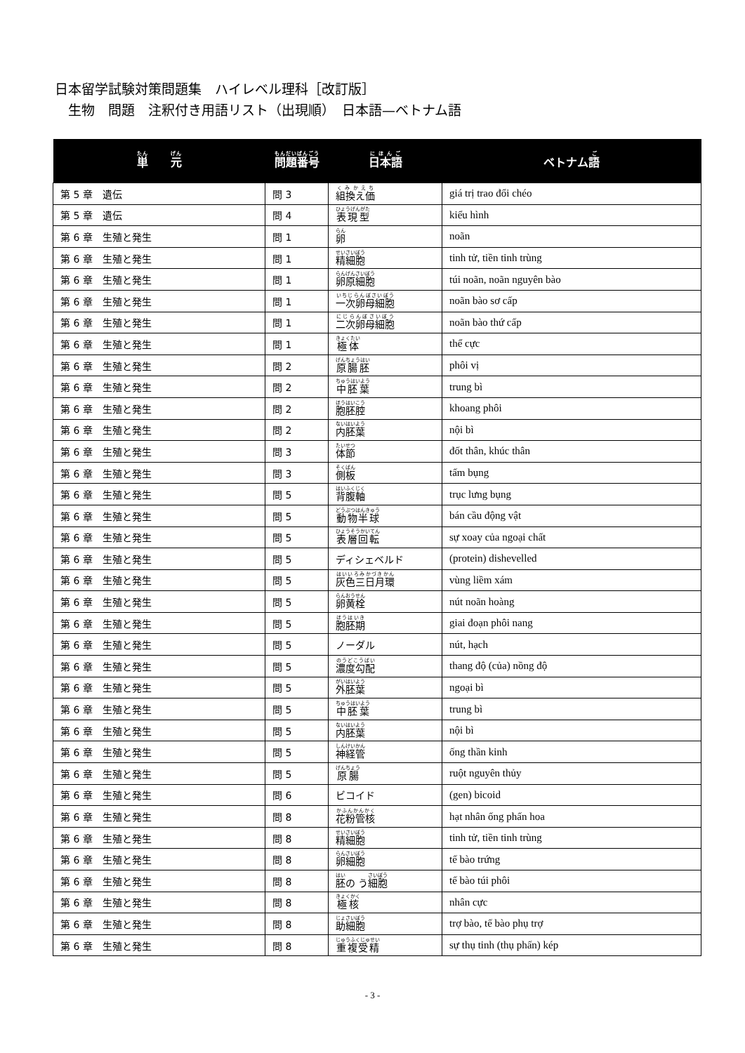日本留学試験対策問題集　ハイレベル理科［改訂版］
　生物　問題　注釈付き用語リスト（出現順）　日本語—ベトナム語
| 単 元 | 問題番号 | 日本語 | ベトナム 語 |
| --- | --- | --- | --- |
| 第 5 章 遺伝 | 問 3 | 組換え価 | giá trị trao đổi chéo |
| 第 5 章 遺伝 | 問 4 | 表現型 | kiểu hình |
| 第 6 章 生殖と発生 | 問 1 | 卵 | noãn |
| 第 6 章 生殖と発生 | 問 1 | 精細胞 | tinh tử, tiền tinh trùng |
| 第 6 章 生殖と発生 | 問 1 | 卵原細胞 | túi noãn, noãn nguyên bào |
| 第 6 章 生殖と発生 | 問 1 | 一次卵母細胞 | noãn bào sơ cấp |
| 第 6 章 生殖と発生 | 問 1 | 二次卵母細胞 | noãn bào thứ cấp |
| 第 6 章 生殖と発生 | 問 1 | 極体 | thể cực |
| 第 6 章 生殖と発生 | 問 2 | 原腸胚 | phôi vị |
| 第 6 章 生殖と発生 | 問 2 | 中胚葉 | trung bì |
| 第 6 章 生殖と発生 | 問 2 | 胞胚腔 | khoang phôi |
| 第 6 章 生殖と発生 | 問 2 | 内胚葉 | nội bì |
| 第 6 章 生殖と発生 | 問 3 | 体節 | đốt thân, khúc thân |
| 第 6 章 生殖と発生 | 問 3 | 側板 | tấm bụng |
| 第 6 章 生殖と発生 | 問 5 | 背腹軸 | trục lưng bụng |
| 第 6 章 生殖と発生 | 問 5 | 動物半球 | bán cầu động vật |
| 第 6 章 生殖と発生 | 問 5 | 表層回転 | sự xoay của ngoại chất |
| 第 6 章 生殖と発生 | 問 5 | ディシェベルド | (protein) dishevelled |
| 第 6 章 生殖と発生 | 問 5 | 灰色三日月環 | vùng liềm xám |
| 第 6 章 生殖と発生 | 問 5 | 卵黄栓 | nút noãn hoàng |
| 第 6 章 生殖と発生 | 問 5 | 胞胚期 | giai đoạn phôi nang |
| 第 6 章 生殖と発生 | 問 5 | ノーダル | nút, hạch |
| 第 6 章 生殖と発生 | 問 5 | 濃度勾配 | thang độ (của) nồng độ |
| 第 6 章 生殖と発生 | 問 5 | 外胚葉 | ngoại bì |
| 第 6 章 生殖と発生 | 問 5 | 中胚葉 | trung bì |
| 第 6 章 生殖と発生 | 問 5 | 内胚葉 | nội bì |
| 第 6 章 生殖と発生 | 問 5 | 神経管 | ống thần kinh |
| 第 6 章 生殖と発生 | 問 5 | 原腸 | ruột nguyên thủy |
| 第 6 章 生殖と発生 | 問 6 | ビコイド | (gen) bicoid |
| 第 6 章 生殖と発生 | 問 8 | 花粉管核 | hạt nhân ống phấn hoa |
| 第 6 章 生殖と発生 | 問 8 | 精細胞 | tinh tử, tiền tinh trùng |
| 第 6 章 生殖と発生 | 問 8 | 卵細胞 | tế bào trứng |
| 第 6 章 生殖と発生 | 問 8 | 胚 の う 細胞 | tế bào túi phôi |
| 第 6 章 生殖と発生 | 問 8 | 極核 | nhân cực |
| 第 6 章 生殖と発生 | 問 8 | 助細胞 | trợ bào, tế bào phụ trợ |
| 第 6 章 生殖と発生 | 問 8 | 重複受精 | sự thụ tinh (thụ phấn) kép |
- 3 -